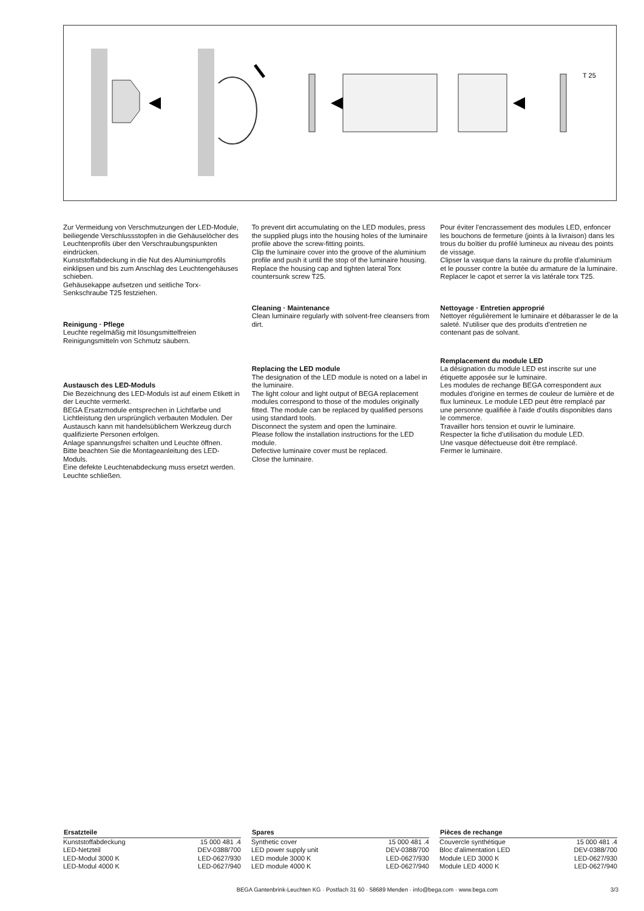T 25
Zur Vermeidung von Verschmutzungen der LED-Module, beiliegende Verschlussstopfen in die Gehäuselöcher des Leuchtenprofils über den Verschraubungspunkten eindrücken.
Kunststoffabdeckung in die Nut des Aluminiumprofils einklipsen und bis zum Anschlag des Leuchtengehäuses schieben.
Gehäusekappe aufsetzen und seitliche Torx-Senkschraube T25 festziehen.
Reinigung · Pflege
Leuchte regelmäßig mit lösungsmittelfreien Reinigungsmitteln von Schmutz säubern.
Austausch des LED-Moduls
Die Bezeichnung des LED-Moduls ist auf einem Etikett in der Leuchte vermerkt.
BEGA Ersatzmodule entsprechen in Lichtfarbe und Lichtleistung den ursprünglich verbauten Modulen. Der Austausch kann mit handelsüblichem Werkzeug durch qualifizierte Personen erfolgen.
Anlage spannungsfrei schalten und Leuchte öffnen.
Bitte beachten Sie die Montageanleitung des LED-Moduls.
Eine defekte Leuchtenabdeckung muss ersetzt werden.
Leuchte schließen.
To prevent dirt accumulating on the LED modules, press the supplied plugs into the housing holes of the luminaire profile above the screw-fitting points.
Clip the luminaire cover into the groove of the aluminium profile and push it until the stop of the luminaire housing.
Replace the housing cap and tighten lateral Torx countersunk screw T25.
Cleaning · Maintenance
Clean luminaire regularly with solvent-free cleansers from dirt.
Replacing the LED module
The designation of the LED module is noted on a label in the luminaire.
The light colour and light output of BEGA replacement modules correspond to those of the modules originally fitted. The module can be replaced by qualified persons using standard tools.
Disconnect the system and open the luminaire.
Please follow the installation instructions for the LED module.
Defective luminaire cover must be replaced.
Close the luminaire.
Pour éviter l'encrassement des modules LED, enfoncer les bouchons de fermeture (joints à la livraison) dans les trous du boîtier du profilé lumineux au niveau des points de vissage.
Clipser la vasque dans la rainure du profile d'aluminium et le pousser contre la butée du armature de la luminaire.
Replacer le capot et serrer la vis latérale torx T25.
Nettoyage · Entretien approprié
Nettoyer régulièrement le luminaire et débarasser le de la saleté. N'utiliser que des produits d'entretien ne contenant pas de solvant.
Remplacement du module LED
La désignation du module LED est inscrite sur une étiquette apposée sur le luminaire.
Les modules de rechange BEGA correspondent aux modules d'origine en termes de couleur de lumière et de flux lumineux. Le module LED peut être remplacé par une personne qualifiée à l'aide d'outils disponibles dans le commerce.
Travailler hors tension et ouvrir le luminaire.
Respecter la fiche d'utilisation du module LED.
Une vasque défectueuse doit être remplacé.
Fermer le luminaire.
| Ersatzteile | |
| --- | --- |
| Kunststoffabdeckung | 15 000 481 .4 |
| LED-Netzteil | DEV-0388/700 |
| LED-Modul 3000 K | LED-0627/930 |
| LED-Modul 4000 K | LED-0627/940 |
| Spares | |
| --- | --- |
| Synthetic cover | 15 000 481 .4 |
| LED power supply unit | DEV-0388/700 |
| LED module 3000 K | LED-0627/930 |
| LED module 4000 K | LED-0627/940 |
| Pièces de rechange | |
| --- | --- |
| Couvercle synthétique | 15 000 481 .4 |
| Bloc d'alimentation LED | DEV-0388/700 |
| Module LED 3000 K | LED-0627/930 |
| Module LED 4000 K | LED-0627/940 |
BEGA Gantenbrink-Leuchten KG · Postfach 31 60 · 58689 Menden · info@bega.com · www.bega.com 3/3